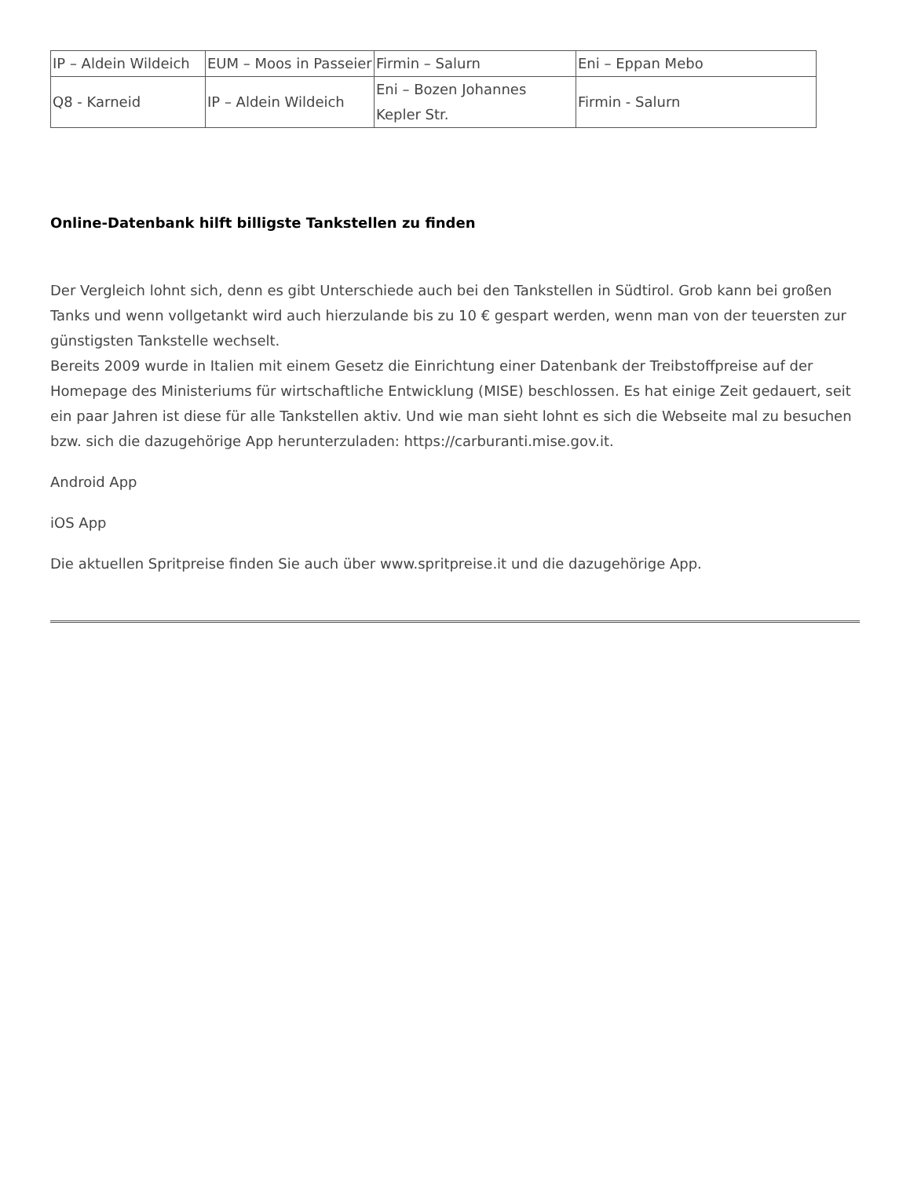| IP – Aldein Wildeich | EUM – Moos in Passeier | Firmin – Salurn | Eni – Eppan Mebo |
| Q8 - Karneid | IP – Aldein Wildeich | Eni – Bozen Johannes Kepler Str. | Firmin - Salurn |
Online-Datenbank hilft billigste Tankstellen zu finden
Der Vergleich lohnt sich, denn es gibt Unterschiede auch bei den Tankstellen in Südtirol. Grob kann bei großen Tanks und wenn vollgetankt wird auch hierzulande bis zu 10 € gespart werden, wenn man von der teuersten zur günstigsten Tankstelle wechselt.
Bereits 2009 wurde in Italien mit einem Gesetz die Einrichtung einer Datenbank der Treibstoffpreise auf der Homepage des Ministeriums für wirtschaftliche Entwicklung (MISE) beschlossen. Es hat einige Zeit gedauert, seit ein paar Jahren ist diese für alle Tankstellen aktiv. Und wie man sieht lohnt es sich die Webseite mal zu besuchen bzw. sich die dazugehörige App herunterzuladen: https://carburanti.mise.gov.it.
Android App
iOS App
Die aktuellen Spritpreise finden Sie auch über www.spritpreise.it und die dazugehörige App.